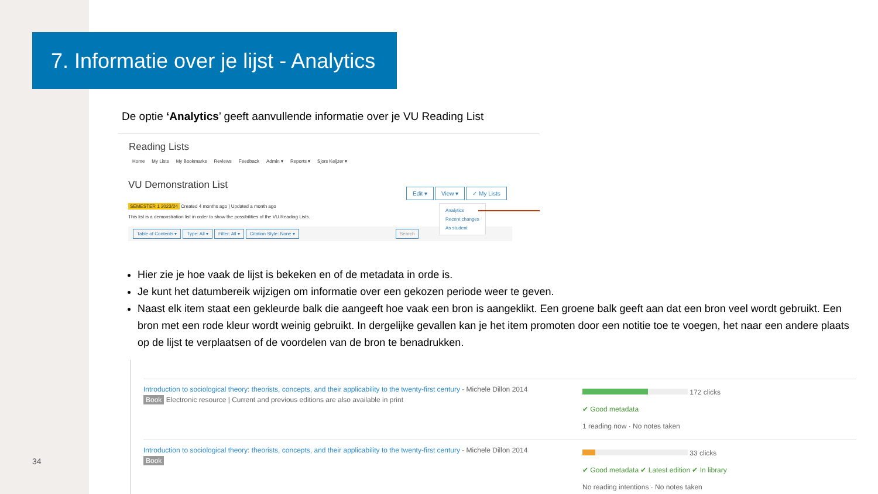7. Informatie over je lijst - Analytics
De optie ‘Analytics’ geeft aanvullende informatie over je VU Reading List
Reading Lists
Home My Lists My Bookmarks Reviews Feedback Admin ▾ Reports ▾ Sjors Keijzer ▾
VU Demonstration List
Edit ▾ View ▾ ✓ My Lists
Analytics
Recent changes
As student
SEMESTER 1 2023/24 Created 4 months ago | Updated a month ago
This list is a demonstration list in order to show the possibilities of the VU Reading Lists.
Table of Contents ▾ Type: All ▾ Filter: All ▾ Citation Style: None ▾ Search
Hier zie je hoe vaak de lijst is bekeken en of de metadata in orde is.
Je kunt het datumbereik wijzigen om informatie over een gekozen periode weer te geven.
Naast elk item staat een gekleurde balk die aangeeft hoe vaak een bron is aangeklikt. Een groene balk geeft aan dat een bron veel wordt gebruikt. Een bron met een rode kleur wordt weinig gebruikt. In dergelijke gevallen kan je het item promoten door een notitie toe te voegen, het naar een andere plaats op de lijst te verplaatsen of de voordelen van de bron te benadrukken.
Introduction to sociological theory: theorists, concepts, and their applicability to the twenty-first century - Michele Dillon 2014
Book Electronic resource | Current and previous editions are also available in print
172 clicks
✔ Good metadata
1 reading now · No notes taken
Introduction to sociological theory: theorists, concepts, and their applicability to the twenty-first century - Michele Dillon 2014
Book
33 clicks
✔ Good metadata ✔ Latest edition ✔ In library
No reading intentions · No notes taken
34